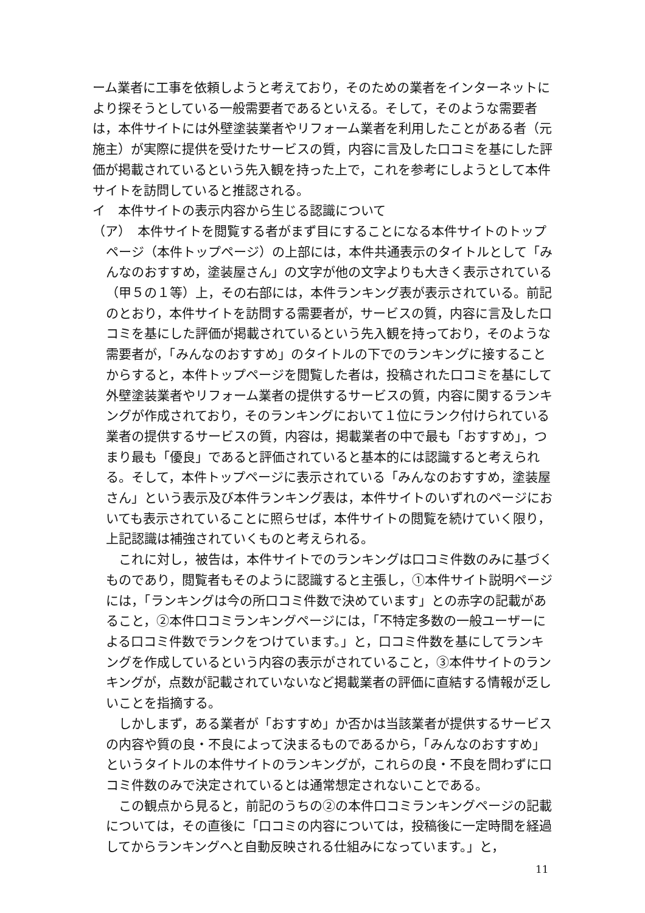ーム業者に工事を依頼しようと考えており，そのための業者をインターネットにより探そうとしている一般需要者であるといえる。そして，そのような需要者は，本件サイトには外壁塗装業者やリフォーム業者を利用したことがある者（元施主）が実際に提供を受けたサービスの質，内容に言及した口コミを基にした評価が掲載されているという先入観を持った上で，これを参考にしようとして本件サイトを訪問していると推認される。
イ　本件サイトの表示内容から生じる認識について
（ア）　本件サイトを閲覧する者がまず目にすることになる本件サイトのトップ
ページ（本件トップページ）の上部には，本件共通表示のタイトルとして「みんなのおすすめ，塗装屋さん」の文字が他の文字よりも大きく表示されている（甲５の１等）上，その右部には，本件ランキング表が表示されている。前記のとおり，本件サイトを訪問する需要者が，サービスの質，内容に言及した口コミを基にした評価が掲載されているという先入観を持っており，そのような需要者が，「みんなのおすすめ」のタイトルの下でのランキングに接することからすると，本件トップページを閲覧した者は，投稿された口コミを基にして外壁塗装業者やリフォーム業者の提供するサービスの質，内容に関するランキングが作成されており，そのランキングにおいて１位にランク付けられている業者の提供するサービスの質，内容は，掲載業者の中で最も「おすすめ」，つまり最も「優良」であると評価されていると基本的には認識すると考えられる。そして，本件トップページに表示されている「みんなのおすすめ，塗装屋さん」という表示及び本件ランキング表は，本件サイトのいずれのページにおいても表示されていることに照らせば，本件サイトの閲覧を続けていく限り，上記認識は補強されていくものと考えられる。
　これに対し，被告は，本件サイトでのランキングは口コミ件数のみに基づくものであり，閲覧者もそのように認識すると主張し，①本件サイト説明ページには，「ランキングは今の所口コミ件数で決めています」との赤字の記載があること，②本件口コミランキングページには，「不特定多数の一般ユーザーによる口コミ件数でランクをつけています。」と，口コミ件数を基にしてランキングを作成しているという内容の表示がされていること，③本件サイトのランキングが，点数が記載されていないなど掲載業者の評価に直結する情報が乏しいことを指摘する。
　しかしまず，ある業者が「おすすめ」か否かは当該業者が提供するサービスの内容や質の良・不良によって決まるものであるから，「みんなのおすすめ」というタイトルの本件サイトのランキングが，これらの良・不良を問わずに口コミ件数のみで決定されているとは通常想定されないことである。
　この観点から見ると，前記のうちの②の本件口コミランキングページの記載については，その直後に「口コミの内容については，投稿後に一定時間を経過してからランキングへと自動反映される仕組みになっています。」と，
11